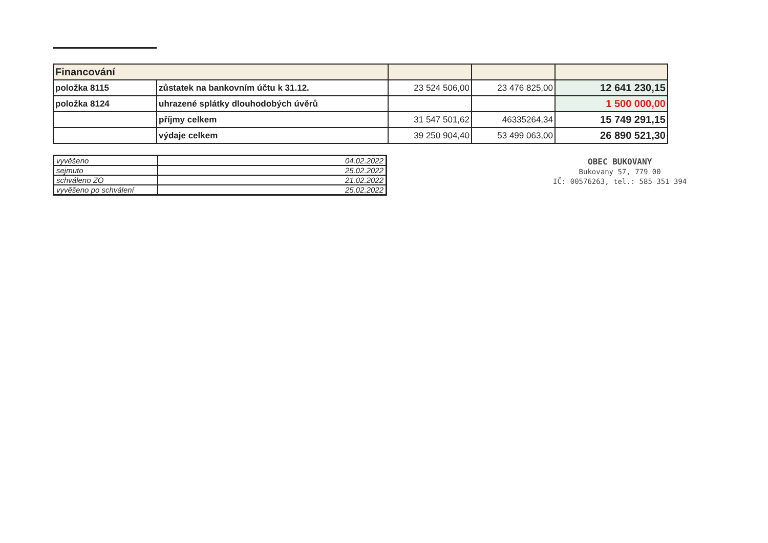| Financování | | | | |
| položka 8115 | zůstatek na bankovním účtu k 31.12. | 23 524 506,00 | 23 476 825,00 | 12 641 230,15 |
| položka 8124 | uhrazené splátky dlouhodobých úvěrů | | | 1 500 000,00 |
| | příjmy celkem | 31 547 501,62 | 46335264,34 | 15 749 291,15 |
| | výdaje celkem | 39 250 904,40 | 53 499 063,00 | 26 890 521,30 |
| vyvěšeno | 04.02.2022 |
| sejmuto | 25.02.2022 |
| schváleno ZO | 21.02.2022 |
| vyvěšeno po schválení | 25.02.2022 |
OBEC BUKOVANY
Bukovany 57, 779 00
IČ: 00576263, tel.: 585 351 394